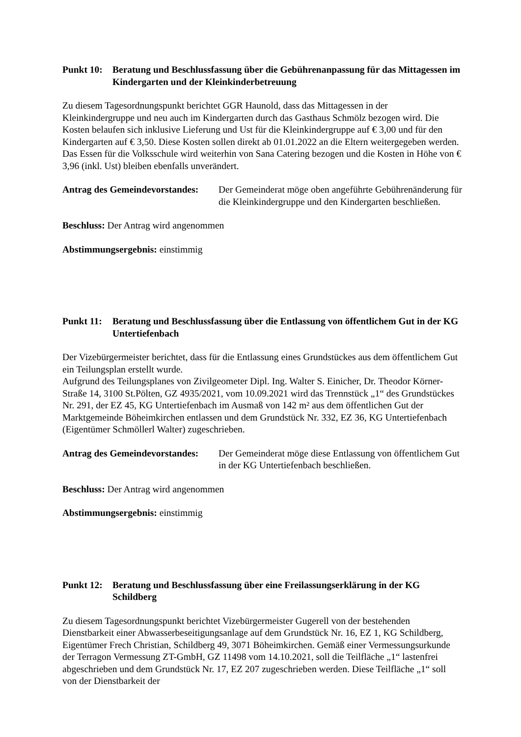Punkt 10:
Beratung und Beschlussfassung über die Gebührenanpassung für das Mittagessen im Kindergarten und der Kleinkinderbetreuung
Zu diesem Tagesordnungspunkt berichtet GGR Haunold, dass das Mittagessen in der Kleinkindergruppe und neu auch im Kindergarten durch das Gasthaus Schmölz bezogen wird. Die Kosten belaufen sich inklusive Lieferung und Ust für die Kleinkindergruppe auf € 3,00 und für den Kindergarten auf € 3,50. Diese Kosten sollen direkt ab 01.01.2022 an die Eltern weitergegeben werden. Das Essen für die Volksschule wird weiterhin von Sana Catering bezogen und die Kosten in Höhe von € 3,96 (inkl. Ust) bleiben ebenfalls unverändert.
Antrag des Gemeindevorstandes:
Der Gemeinderat möge oben angeführte Gebührenänderung für die Kleinkindergruppe und den Kindergarten beschließen.
Beschluss: Der Antrag wird angenommen
Abstimmungsergebnis: einstimmig
Punkt 11:
Beratung und Beschlussfassung über die Entlassung von öffentlichem Gut in der KG Untertiefenbach
Der Vizebürgermeister berichtet, dass für die Entlassung eines Grundstückes aus dem öffentlichem Gut ein Teilungsplan erstellt wurde.
Aufgrund des Teilungsplanes von Zivilgeometer Dipl. Ing. Walter S. Einicher, Dr. Theodor Körner-Straße 14, 3100 St.Pölten, GZ 4935/2021, vom 10.09.2021 wird das Trennstück „1“ des Grundstückes Nr. 291, der EZ 45, KG Untertiefenbach im Ausmaß von 142 m² aus dem öffentlichen Gut der Marktgemeinde Böheimkirchen entlassen und dem Grundstück Nr. 332, EZ 36, KG Untertiefenbach (Eigentümer Schmöllerl Walter) zugeschrieben.
Antrag des Gemeindevorstandes:
Der Gemeinderat möge diese Entlassung von öffentlichem Gut in der KG Untertiefenbach beschließen.
Beschluss: Der Antrag wird angenommen
Abstimmungsergebnis: einstimmig
Punkt 12:
Beratung und Beschlussfassung über eine Freilassungserklärung in der KG Schildberg
Zu diesem Tagesordnungspunkt berichtet Vizebürgermeister Gugerell von der bestehenden Dienstbarkeit einer Abwasserbeseitigungsanlage auf dem Grundstück Nr. 16, EZ 1, KG Schildberg, Eigentümer Frech Christian, Schildberg 49, 3071 Böheimkirchen. Gemäß einer Vermessungsurkunde der Terragon Vermessung ZT-GmbH, GZ 11498 vom 14.10.2021, soll die Teilfläche „1“ lastenfrei abgeschrieben und dem Grundstück Nr. 17, EZ 207 zugeschrieben werden. Diese Teilfläche „1“ soll von der Dienstbarkeit der